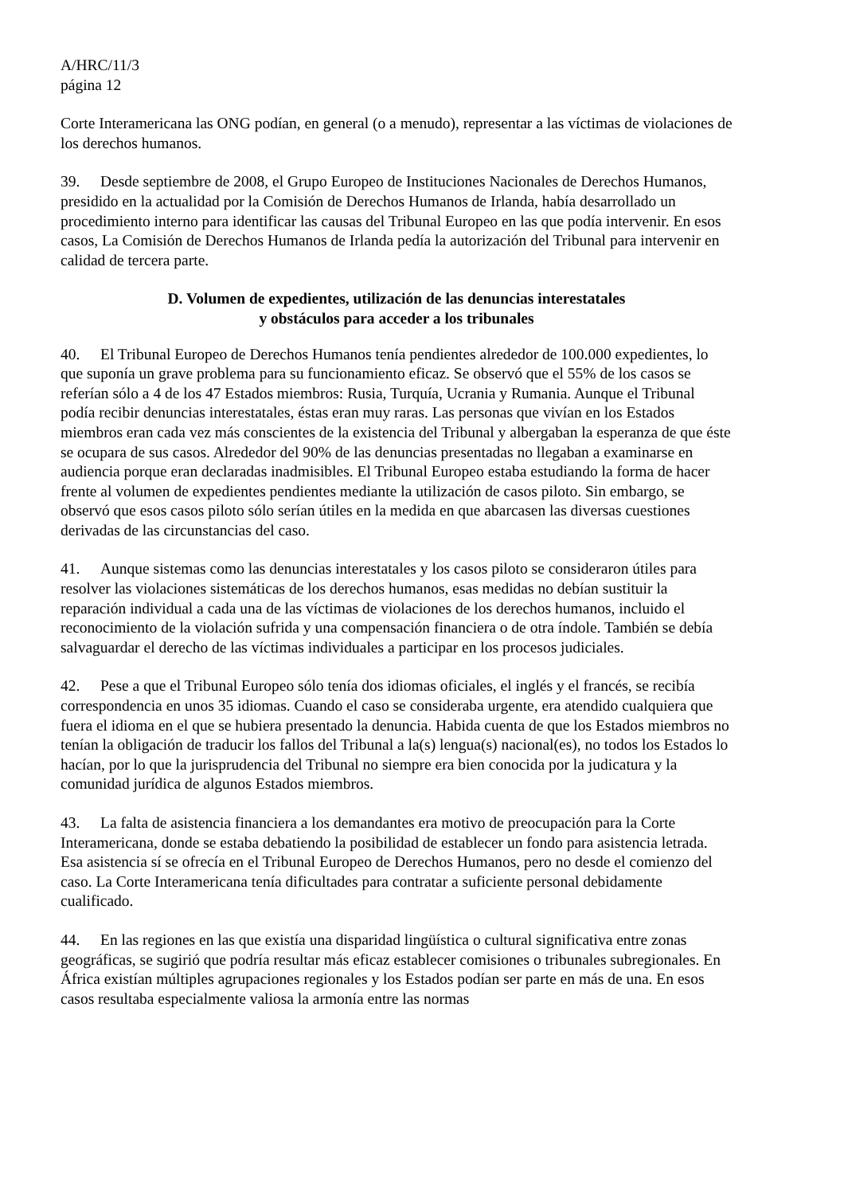A/HRC/11/3
página 12
Corte Interamericana las ONG podían, en general (o a menudo), representar a las víctimas de violaciones de los derechos humanos.
39. Desde septiembre de 2008, el Grupo Europeo de Instituciones Nacionales de Derechos Humanos, presidido en la actualidad por la Comisión de Derechos Humanos de Irlanda, había desarrollado un procedimiento interno para identificar las causas del Tribunal Europeo en las que podía intervenir. En esos casos, La Comisión de Derechos Humanos de Irlanda pedía la autorización del Tribunal para intervenir en calidad de tercera parte.
D. Volumen de expedientes, utilización de las denuncias interestatales
y obstáculos para acceder a los tribunales
40. El Tribunal Europeo de Derechos Humanos tenía pendientes alrededor de 100.000 expedientes, lo que suponía un grave problema para su funcionamiento eficaz. Se observó que el 55% de los casos se referían sólo a 4 de los 47 Estados miembros: Rusia, Turquía, Ucrania y Rumania. Aunque el Tribunal podía recibir denuncias interestatales, éstas eran muy raras. Las personas que vivían en los Estados miembros eran cada vez más conscientes de la existencia del Tribunal y albergaban la esperanza de que éste se ocupara de sus casos. Alrededor del 90% de las denuncias presentadas no llegaban a examinarse en audiencia porque eran declaradas inadmisibles. El Tribunal Europeo estaba estudiando la forma de hacer frente al volumen de expedientes pendientes mediante la utilización de casos piloto. Sin embargo, se observó que esos casos piloto sólo serían útiles en la medida en que abarcasen las diversas cuestiones derivadas de las circunstancias del caso.
41. Aunque sistemas como las denuncias interestatales y los casos piloto se consideraron útiles para resolver las violaciones sistemáticas de los derechos humanos, esas medidas no debían sustituir la reparación individual a cada una de las víctimas de violaciones de los derechos humanos, incluido el reconocimiento de la violación sufrida y una compensación financiera o de otra índole. También se debía salvaguardar el derecho de las víctimas individuales a participar en los procesos judiciales.
42. Pese a que el Tribunal Europeo sólo tenía dos idiomas oficiales, el inglés y el francés, se recibía correspondencia en unos 35 idiomas. Cuando el caso se consideraba urgente, era atendido cualquiera que fuera el idioma en el que se hubiera presentado la denuncia. Habida cuenta de que los Estados miembros no tenían la obligación de traducir los fallos del Tribunal a la(s) lengua(s) nacional(es), no todos los Estados lo hacían, por lo que la jurisprudencia del Tribunal no siempre era bien conocida por la judicatura y la comunidad jurídica de algunos Estados miembros.
43. La falta de asistencia financiera a los demandantes era motivo de preocupación para la Corte Interamericana, donde se estaba debatiendo la posibilidad de establecer un fondo para asistencia letrada. Esa asistencia sí se ofrecía en el Tribunal Europeo de Derechos Humanos, pero no desde el comienzo del caso. La Corte Interamericana tenía dificultades para contratar a suficiente personal debidamente cualificado.
44. En las regiones en las que existía una disparidad lingüística o cultural significativa entre zonas geográficas, se sugirió que podría resultar más eficaz establecer comisiones o tribunales subregionales. En África existían múltiples agrupaciones regionales y los Estados podían ser parte en más de una. En esos casos resultaba especialmente valiosa la armonía entre las normas